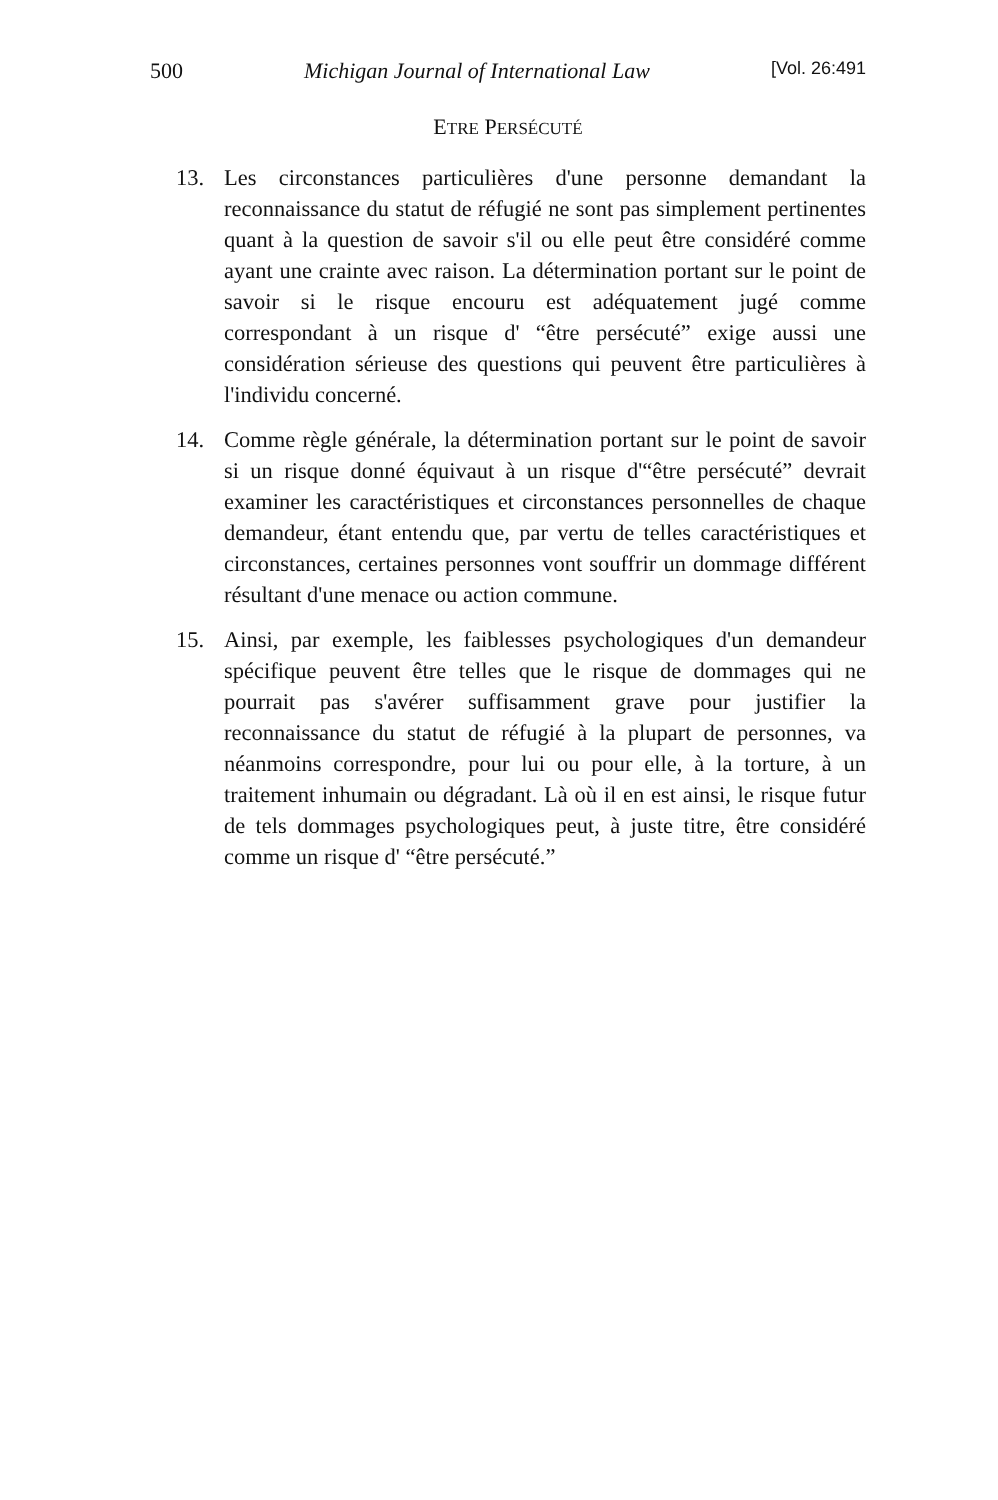500 Michigan Journal of International Law [Vol. 26:491
ETRE PERSÉCUTÉ
13. Les circonstances particulières d'une personne demandant la reconnaissance du statut de réfugié ne sont pas simplement pertinentes quant à la question de savoir s'il ou elle peut être considéré comme ayant une crainte avec raison. La détermination portant sur le point de savoir si le risque encouru est adéquatement jugé comme correspondant à un risque d' “être persécuté” exige aussi une considération sérieuse des questions qui peuvent être particulières à l'individu concerné.
14. Comme règle générale, la détermination portant sur le point de savoir si un risque donné équivaut à un risque d'“être persécuté” devrait examiner les caractéristiques et circonstances personnelles de chaque demandeur, étant entendu que, par vertu de telles caractéristiques et circonstances, certaines personnes vont souffrir un dommage différent résultant d'une menace ou action commune.
15. Ainsi, par exemple, les faiblesses psychologiques d'un demandeur spécifique peuvent être telles que le risque de dommages qui ne pourrait pas s'avérer suffisamment grave pour justifier la reconnaissance du statut de réfugié à la plupart de personnes, va néanmoins correspondre, pour lui ou pour elle, à la torture, à un traitement inhumain ou dégradant. Là où il en est ainsi, le risque futur de tels dommages psychologiques peut, à juste titre, être considéré comme un risque d' “être persécuté.”